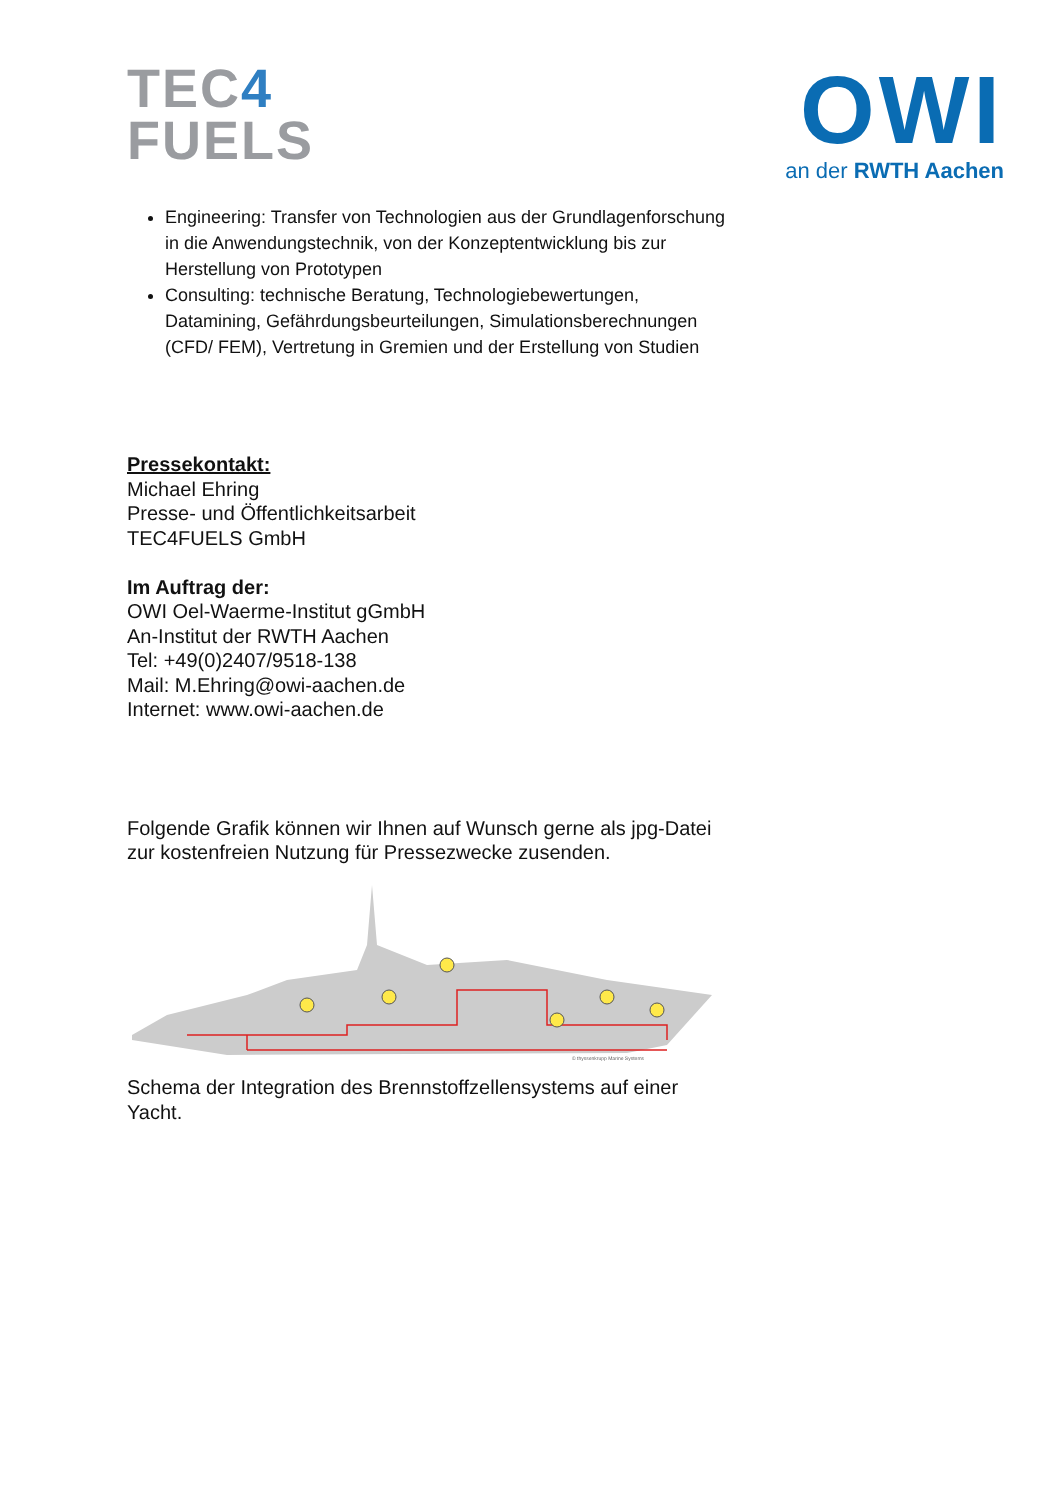TEC4
FUELS
OWI
an der RWTH Aachen
Engineering: Transfer von Technologien aus der Grundlagenforschung in die Anwendungstechnik, von der Konzeptentwicklung bis zur Herstellung von Prototypen
Consulting: technische Beratung, Technologiebewertungen, Datamining, Gefährdungsbeurteilungen, Simulationsberechnungen (CFD/ FEM), Vertretung in Gremien und der Erstellung von Studien
Pressekontakt:
Michael Ehring
Presse- und Öffentlichkeitsarbeit
TEC4FUELS GmbH
Im Auftrag der:
OWI Oel-Waerme-Institut gGmbH
An-Institut der RWTH Aachen
Tel: +49(0)2407/9518-138
Mail: M.Ehring@owi-aachen.de
Internet: www.owi-aachen.de
Folgende Grafik können wir Ihnen auf Wunsch gerne als jpg-Datei zur kostenfreien Nutzung für Pressezwecke zusenden.
© thyssenkrupp Marine Systems
Schema der Integration des Brennstoffzellensystems auf einer Yacht.